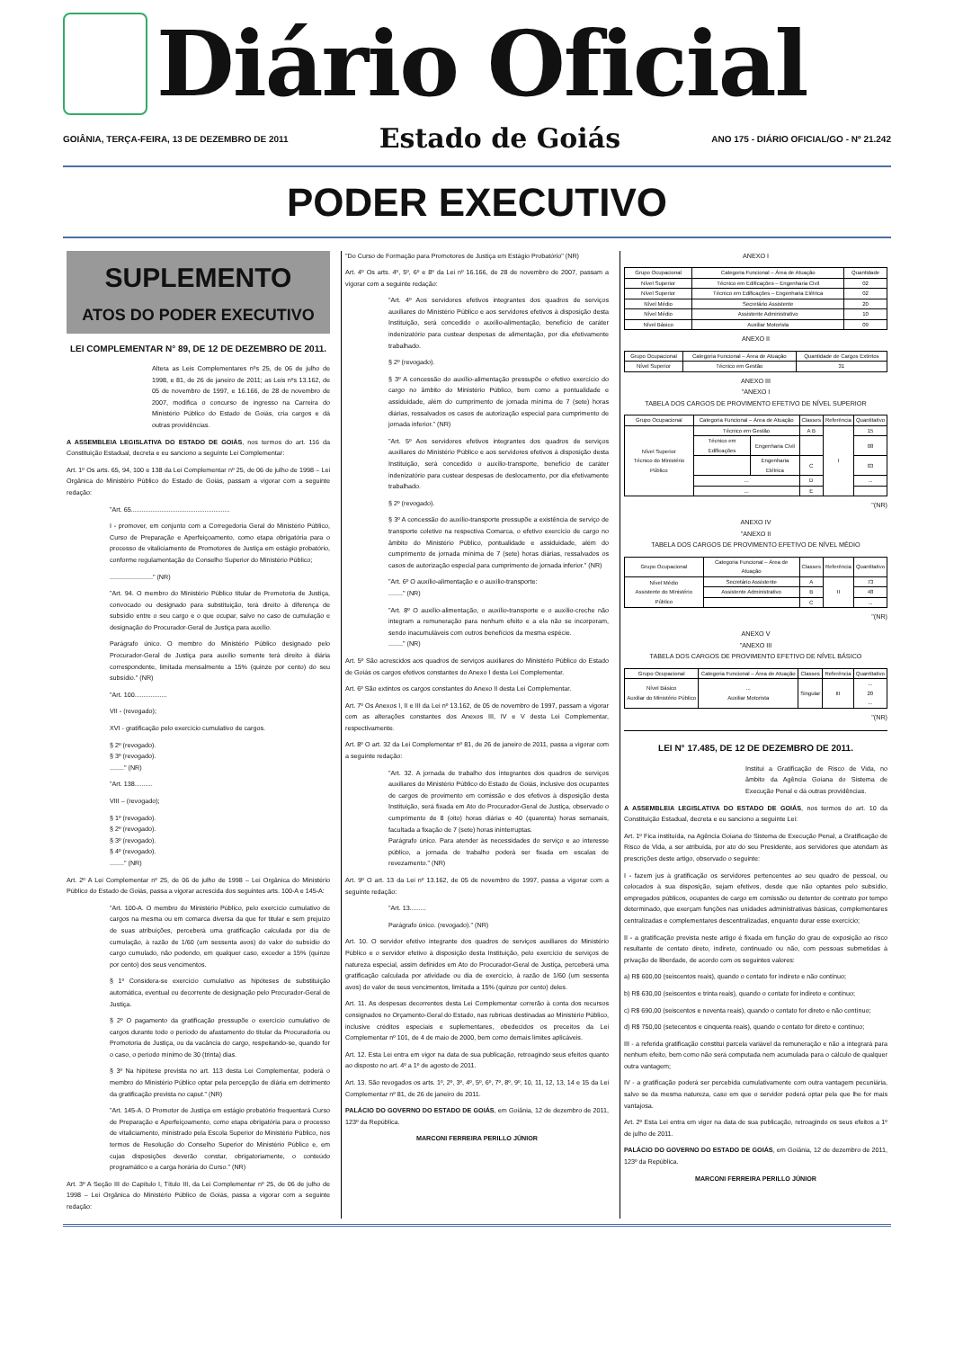Diário Oficial
GOIÂNIA, TERÇA-FEIRA, 13 DE DEZEMBRO DE 2011 Estado de Goiás ANO 175 - DIÁRIO OFICIAL/GO - Nº 21.242
PODER EXECUTIVO
SUPLEMENTO
ATOS DO PODER EXECUTIVO
LEI COMPLEMENTAR N° 89, DE 12 DE DEZEMBRO DE 2011.
Altera as Leis Complementares nºs 25, de 06 de julho de 1998, e 81, de 26 de janeiro de 2011; as Leis nºs 13.162, de 05 de novembro de 1997, e 16.166, de 28 de novembro de 2007, modifica o concurso de ingresso na Carreira do Ministério Público do Estado de Goiás, cria cargos e dá outras providências.
A ASSEMBLEIA LEGISLATIVA DO ESTADO DE GOIÁS, nos termos do art. 116 da Constituição Estadual, decreta e eu sanciono a seguinte Lei Complementar:
Art. 1º Os arts. 65, 94, 100 e 138 da Lei Complementar nº 25, de 06 de julho de 1998 – Lei Orgânica do Ministério Público do Estado de Goiás, passam a vigorar com a seguinte redação:
"Art. 65.......................................................
I - promover, em conjunto com a Corregedoria Geral do Ministério Público, Curso de Preparação e Aperfeiçoamento, como etapa obrigatória para o processo de vitaliciamento de Promotores de Justiça em estágio probatório, conforme regulamentação do Conselho Superior do Ministério Público;
........................" (NR)
"Art. 94. O membro do Ministério Público titular de Promotoria de Justiça, convocado ou designado para substituição, terá direito à diferença de subsídio entre o seu cargo e o que ocupar, salvo no caso de cumulação e designação do Procurador-Geral de Justiça para auxílio.
Parágrafo único. O membro do Ministério Público designado pelo Procurador-Geral de Justiça para auxílio somente terá direito à diária correspondente, limitada mensalmente a 15% (quinze por cento) do seu subsídio." (NR)
"Art. 100..................
VII - (revogado);
XVI - gratificação pelo exercício cumulativo de cargos.
§ 2º (revogado).
§ 3º (revogado).
........" (NR)
"Art. 138..........
VIII – (revogado);
§ 1º (revogado).
§ 2º (revogado).
§ 3º (revogado).
§ 4º (revogado).
........" (NR)
Art. 2º A Lei Complementar nº 25, de 06 de julho de 1998 – Lei Orgânica do Ministério Público do Estado de Goiás, passa a vigorar acrescida dos seguintes arts. 100-A e 145-A:
"Art. 100-A. O membro do Ministério Público, pelo exercício cumulativo de cargos na mesma ou em comarca diversa da que for titular e sem prejuízo de suas atribuições, perceberá uma gratificação calculada por dia de cumulação, à razão de 1/60 (um sessenta avos) do valor do subsídio do cargo cumulado, não podendo, em qualquer caso, exceder a 15% (quinze por cento) dos seus vencimentos.
§ 1º Considera-se exercício cumulativo as hipóteses de substituição automática, eventual ou decorrente de designação pelo Procurador-Geral de Justiça.
§ 2º O pagamento da gratificação pressupõe o exercício cumulativo de cargos durante todo o período de afastamento do titular da Procuradoria ou Promotoria de Justiça, ou da vacância do cargo, respeitando-se, quando for o caso, o período mínimo de 30 (trinta) dias.
§ 3º Na hipótese prevista no art. 113 desta Lei Complementar, poderá o membro do Ministério Público optar pela percepção de diária em detrimento da gratificação prevista no caput." (NR)
"Art. 145-A. O Promotor de Justiça em estágio probatório frequentará Curso de Preparação e Aperfeiçoamento, como etapa obrigatória para o processo de vitaliciamento, ministrado pela Escola Superior do Ministério Público, nos termos de Resolução do Conselho Superior do Ministério Público e, em cujas disposições deverão constar, obrigatoriamente, o conteúdo programático e a carga horária do Curso." (NR)
Art. 3º A Seção III do Capítulo I, Título III, da Lei Complementar nº 25, de 06 de julho de 1998 – Lei Orgânica do Ministério Público de Goiás, passa a vigorar com a seguinte redação:
"Do Curso de Formação para Promotores de Justiça em Estágio Probatório" (NR)
Art. 4º Os arts. 4º, 5º, 6º e 8º da Lei nº 16.166, de 28 de novembro de 2007, passam a vigorar com a seguinte redação:
"Art. 4º Aos servidores efetivos integrantes dos quadros de serviços auxiliares do Ministério Público e aos servidores efetivos à disposição desta Instituição, será concedido o auxílio-alimentação, benefício de caráter indenizatório para custear despesas de alimentação, por dia efetivamente trabalhado.
§ 2º (revogado).
§ 3º A concessão do auxílio-alimentação pressupõe o efetivo exercício do cargo no âmbito do Ministério Público, bem como a pontualidade e assiduidade, além do cumprimento de jornada mínima de 7 (sete) horas diárias, ressalvados os casos de autorização especial para cumprimento de jornada inferior." (NR)
"Art. 5º Aos servidores efetivos integrantes dos quadros de serviços auxiliares do Ministério Público e aos servidores efetivos à disposição desta Instituição, será concedido o auxílio-transporte, benefício de caráter indenizatório para custear despesas de deslocamento, por dia efetivamente trabalhado.
§ 2º (revogado).
§ 3º A concessão do auxílio-transporte pressupõe a existência de serviço de transporte coletivo na respectiva Comarca, o efetivo exercício de cargo no âmbito do Ministério Público, pontualidade e assiduidade, além do cumprimento de jornada mínima de 7 (sete) horas diárias, ressalvados os casos de autorização especial para cumprimento de jornada inferior." (NR)
"Art. 6º O auxílio-alimentação e o auxílio-transporte:
........" (NR)
"Art. 8º O auxílio-alimentação, o auxílio-transporte e o auxílio-creche não integram a remuneração para nenhum efeito e a ela não se incorporam, sendo inacumuláveis com outros benefícios da mesma espécie.
........" (NR)
Art. 5º São acrescidos aos quadros de serviços auxiliares do Ministério Público do Estado de Goiás os cargos efetivos constantes do Anexo I desta Lei Complementar.
Art. 6º São extintos os cargos constantes do Anexo II desta Lei Complementar.
Art. 7º Os Anexos I, II e III da Lei nº 13.162, de 05 de novembro de 1997, passam a vigorar com as alterações constantes dos Anexos III, IV e V desta Lei Complementar, respectivamente.
Art. 8º O art. 32 da Lei Complementar nº 81, de 26 de janeiro de 2011, passa a vigorar com a seguinte redação:
"Art. 32. A jornada de trabalho dos integrantes dos quadros de serviços auxiliares do Ministério Público do Estado de Goiás, inclusive dos ocupantes de cargos de provimento em comissão e dos efetivos à disposição desta Instituição, será fixada em Ato do Procurador-Geral de Justiça, observado o cumprimento de 8 (oito) horas diárias e 40 (quarenta) horas semanais, facultada a fixação de 7 (sete) horas ininterruptas.
Parágrafo único. Para atender às necessidades do serviço e ao interesse público, a jornada de trabalho poderá ser fixada em escalas de revezamento." (NR)
Art. 9º O art. 13 da Lei nº 13.162, de 05 de novembro de 1997, passa a vigorar com a seguinte redação:
"Art. 13.........
Parágrafo único. (revogado)." (NR)
Art. 10. O servidor efetivo integrante dos quadros de serviços auxiliares do Ministério Público e o servidor efetivo à disposição desta Instituição, pelo exercício de serviços de natureza especial, assim definidos em Ato do Procurador-Geral de Justiça, perceberá uma gratificação calculada por atividade ou dia de exercício, à razão de 1/60 (um sessenta avos) do valor de seus vencimentos, limitada a 15% (quinze por cento) deles.
Art. 11. As despesas decorrentes desta Lei Complementar correrão à conta dos recursos consignados no Orçamento-Geral do Estado, nas rubricas destinadas ao Ministério Público, inclusive créditos especiais e suplementares, obedecidos os preceitos da Lei Complementar nº 101, de 4 de maio de 2000, bem como demais limites aplicáveis.
Art. 12. Esta Lei entra em vigor na data de sua publicação, retroagindo seus efeitos quanto ao disposto no art. 4º a 1º de agosto de 2011.
Art. 13. São revogados os arts. 1º, 2º, 3º, 4º, 5º, 6º, 7º, 8º, 9º, 10, 11, 12, 13, 14 e 15 da Lei Complementar nº 81, de 26 de janeiro de 2011.
PALÁCIO DO GOVERNO DO ESTADO DE GOIÁS, em Goiânia, 12 de dezembro de 2011, 123º da República.
MARCONI FERREIRA PERILLO JÚNIOR
ANEXO I
| Grupo Ocupacional | Categoria Funcional – Área de Atuação | Quantidade |
| --- | --- | --- |
| Nível Superior | Técnico em Edificações – Engenharia Civil | 02 |
| Nível Superior | Técnico em Edificações – Engenharia Elétrica | 02 |
| Nível Médio | Secretário Assistente | 20 |
| Nível Médio | Assistente Administrativo | 10 |
| Nível Básico | Auxiliar Motorista | 09 |
ANEXO II
| Grupo Ocupacional | Categoria Funcional – Área de Atuação | Quantidade de Cargos Extintos |
| --- | --- | --- |
| Nível Superior | Técnico em Gestão | 31 |
ANEXO III
"ANEXO I
TABELA DOS CARGOS DE PROVIMENTO EFETIVO DE NÍVEL SUPERIOR
| Grupo Ocupacional | Categoria Funcional – Área de Atuação | | Classes | Referência | Quantitativo |
| --- | --- | --- | --- | --- | --- |
| Nível Superior Técnico do Ministério Público | Técnico em Gestão | | A B | I | 15 |
| | Técnico em Edificações | Engenharia Civil | | | 08 |
| | | Engenharia Elétrica | C | | 03 |
| | ... | | D | | ... |
| | ... | | E | | |
"(NR)
ANEXO IV
"ANEXO II
TABELA DOS CARGOS DE PROVIMENTO EFETIVO DE NÍVEL MÉDIO
| Grupo Ocupacional | Categoria Funcional – Área de Atuação | Classes | Referência | Quantitativo |
| --- | --- | --- | --- | --- |
| Nível Médio Assistente do Ministério Público | Secretário Assistente | A | II | 73 |
| | Assistente Administrativo | B | | 48 |
| | | C | | ... |
"(NR)
ANEXO V
"ANEXO III
TABELA DOS CARGOS DE PROVIMENTO EFETIVO DE NÍVEL BÁSICO
| Grupo Ocupacional | Categoria Funcional – Área de Atuação | Classes | Referência | Quantitativo |
| --- | --- | --- | --- | --- |
| Nível Básico Auxiliar do Ministério Público | ... Auxiliar Motorista | Singular | III | ... 20 ... |
"(NR)
LEI N° 17.485, DE 12 DE DEZEMBRO DE 2011.
Institui a Gratificação de Risco de Vida, no âmbito da Agência Goiana do Sistema de Execução Penal e dá outras providências.
A ASSEMBLEIA LEGISLATIVA DO ESTADO DE GOIÁS, nos termos do art. 10 da Constituição Estadual, decreta e eu sanciono a seguinte Lei:
Art. 1º Fica instituída, na Agência Goiana do Sistema de Execução Penal, a Gratificação de Risco de Vida, a ser atribuída, por ato do seu Presidente, aos servidores que atendam às prescrições deste artigo, observado o seguinte:
I - fazem jus à gratificação os servidores pertencentes ao seu quadro de pessoal, ou colocados à sua disposição, sejam efetivos, desde que não optantes pelo subsídio, empregados públicos, ocupantes de cargo em comissão ou detentor de contrato por tempo determinado, que exerçam funções nas unidades administrativas básicas, complementares centralizadas e complementares descentralizadas, enquanto durar esse exercício;
II - a gratificação prevista neste artigo é fixada em função do grau de exposição ao risco resultante de contato direto, indireto, continuado ou não, com pessoas submetidas à privação de liberdade, de acordo com os seguintes valores:
a) R$ 600,00 (seiscentos reais), quando o contato for indireto e não contínuo;
b) R$ 630,00 (seiscentos e trinta reais), quando o contato for indireto e contínuo;
c) R$ 690,00 (seiscentos e noventa reais), quando o contato for direto e não contínuo;
d) R$ 750,00 (setecentos e cinquenta reais), quando o contato for direto e contínuo;
III - a referida gratificação constitui parcela variável da remuneração e não a integrará para nenhum efeito, bem como não será computada nem acumulada para o cálculo de qualquer outra vantagem;
IV - a gratificação poderá ser percebida cumulativamente com outra vantagem pecuniária, salvo se da mesma natureza, caso em que o servidor poderá optar pela que lhe for mais vantajosa.
Art. 2º Esta Lei entra em vigor na data de sua publicação, retroagindo os seus efeitos a 1º de julho de 2011.
PALÁCIO DO GOVERNO DO ESTADO DE GOIÁS, em Goiânia, 12 de dezembro de 2011, 123º da República.
MARCONI FERREIRA PERILLO JÚNIOR